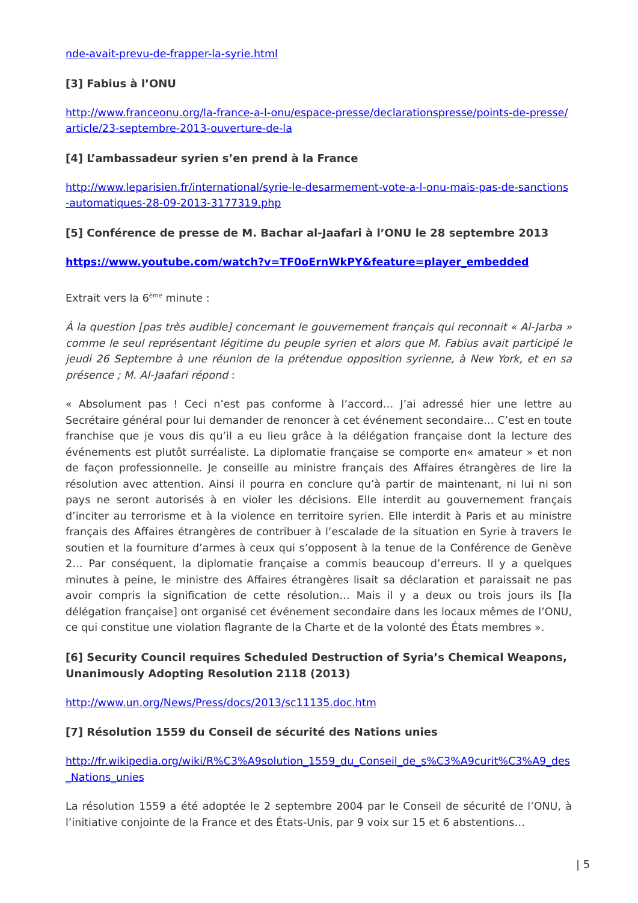nde-avait-prevu-de-frapper-la-syrie.html
[3] Fabius à l’ONU
http://www.franceonu.org/la-france-a-l-onu/espace-presse/declarationspresse/points-de-presse/article/23-septembre-2013-ouverture-de-la
[4] L’ambassadeur syrien s’en prend à la France
http://www.leparisien.fr/international/syrie-le-desarmement-vote-a-l-onu-mais-pas-de-sanctions-automatiques-28-09-2013-3177319.php
[5] Conférence de presse de M. Bachar al-Jaafari à l’ONU le 28 septembre 2013
https://www.youtube.com/watch?v=TF0oErnWkPY&feature=player_embedded
Extrait vers la 6<sup>ème</sup> minute :
À la question [pas très audible] concernant le gouvernement français qui reconnait « Al-Jarba » comme le seul représentant légitime du peuple syrien et alors que M. Fabius avait participé le jeudi 26 Septembre à une réunion de la prétendue opposition syrienne, à New York, et en sa présence ; M. Al-Jaafari répond :
« Absolument pas ! Ceci n’est pas conforme à l’accord… J’ai adressé hier une lettre au Secrétaire général pour lui demander de renoncer à cet événement secondaire… C’est en toute franchise que je vous dis qu’il a eu lieu grâce à la délégation française dont la lecture des événements est plutôt surréaliste. La diplomatie française se comporte en« amateur » et non de façon professionnelle. Je conseille au ministre français des Affaires étrangères de lire la résolution avec attention. Ainsi il pourra en conclure qu’à partir de maintenant, ni lui ni son pays ne seront autorisés à en violer les décisions. Elle interdit au gouvernement français d’inciter au terrorisme et à la violence en territoire syrien. Elle interdit à Paris et au ministre français des Affaires étrangères de contribuer à l’escalade de la situation en Syrie à travers le soutien et la fourniture d’armes à ceux qui s’opposent à la tenue de la Conférence de Genève 2… Par conséquent, la diplomatie française a commis beaucoup d’erreurs. Il y a quelques minutes à peine, le ministre des Affaires étrangères lisait sa déclaration et paraissait ne pas avoir compris la signification de cette résolution… Mais il y a deux ou trois jours ils [la délégation française] ont organisé cet événement secondaire dans les locaux mêmes de l’ONU, ce qui constitue une violation flagrante de la Charte et de la volonté des États membres ».
[6] Security Council requires Scheduled Destruction of Syria’s Chemical Weapons, Unanimously Adopting Resolution 2118 (2013)
http://www.un.org/News/Press/docs/2013/sc11135.doc.htm
[7] Résolution 1559 du Conseil de sécurité des Nations unies
http://fr.wikipedia.org/wiki/R%C3%A9solution_1559_du_Conseil_de_s%C3%A9curit%C3%A9_des_Nations_unies
La résolution 1559 a été adoptée le 2 septembre 2004 par le Conseil de sécurité de l’ONU, à l’initiative conjointe de la France et des États-Unis, par 9 voix sur 15 et 6 abstentions…
| 5